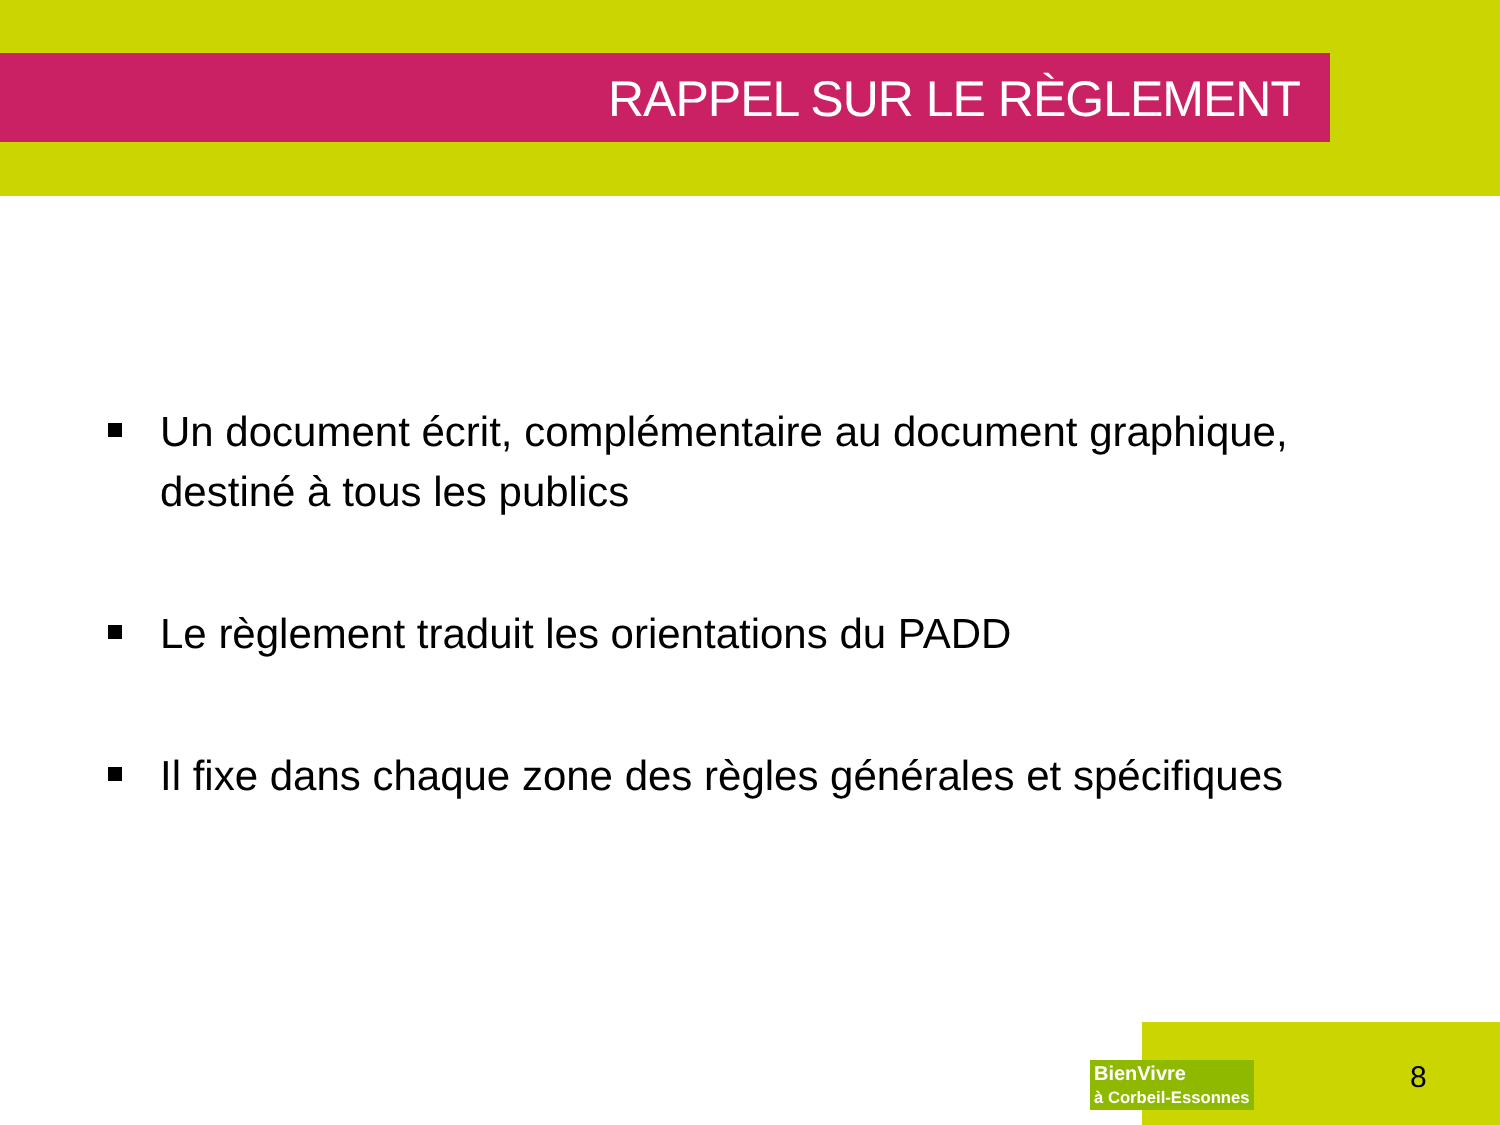RAPPEL SUR LE RÈGLEMENT
Un document écrit, complémentaire au document graphique, destiné à tous les publics
Le règlement traduit les orientations du PADD
Il fixe dans chaque zone des règles générales et spécifiques
BienVivre
à Corbeil-Essonnes
8